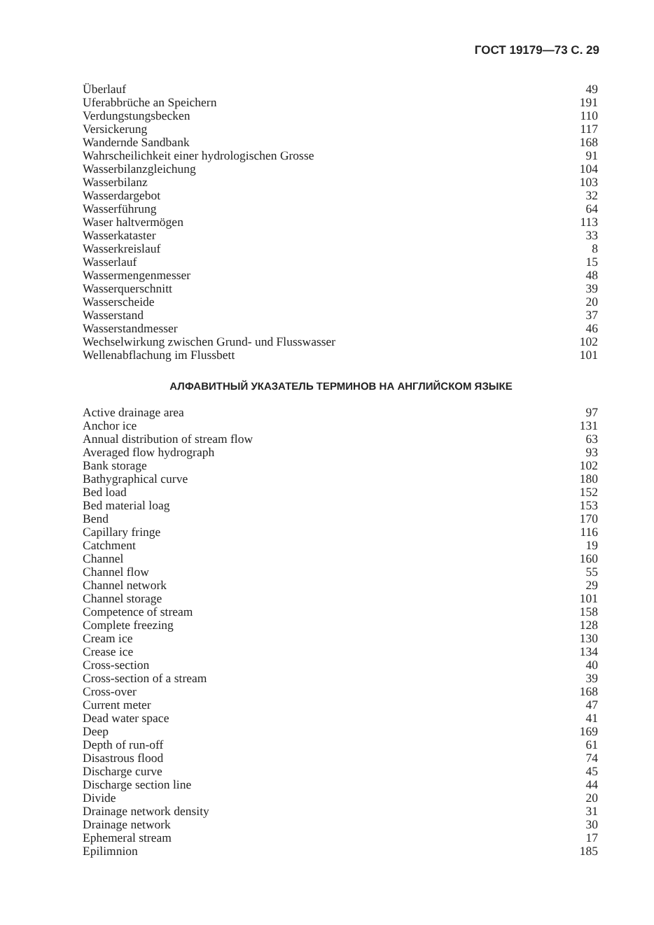ГОСТ 19179—73 С. 29
| Überlauf | 49 |
| Uferabbrüche an Speichern | 191 |
| Verdungstungsbecken | 110 |
| Versickerung | 117 |
| Wandernde Sandbank | 168 |
| Wahrscheilichkeit einer hydrologischen Grosse | 91 |
| Wasserbilanzgleichung | 104 |
| Wasserbilanz | 103 |
| Wasserdargebot | 32 |
| Wasserführung | 64 |
| Waser haltvermögen | 113 |
| Wasserkataster | 33 |
| Wasserkreislauf | 8 |
| Wasserlauf | 15 |
| Wassermengenmesser | 48 |
| Wasserquerschnitt | 39 |
| Wasserscheide | 20 |
| Wasserstand | 37 |
| Wasserstandmesser | 46 |
| Wechselwirkung zwischen Grund- und Flusswasser | 102 |
| Wellenabflachung im Flussbett | 101 |
АЛФАВИТНЫЙ УКАЗАТЕЛЬ ТЕРМИНОВ НА АНГЛИЙСКОМ ЯЗЫКЕ
| Active drainage area | 97 |
| Anchor ice | 131 |
| Annual distribution of stream flow | 63 |
| Averaged flow hydrograph | 93 |
| Bank storage | 102 |
| Bathygraphical curve | 180 |
| Bed load | 152 |
| Bed material loag | 153 |
| Bend | 170 |
| Capillary fringe | 116 |
| Catchment | 19 |
| Channel | 160 |
| Channel flow | 55 |
| Channel network | 29 |
| Channel storage | 101 |
| Competence of stream | 158 |
| Complete freezing | 128 |
| Cream ice | 130 |
| Crease ice | 134 |
| Cross-section | 40 |
| Cross-section of a stream | 39 |
| Cross-over | 168 |
| Current meter | 47 |
| Dead water space | 41 |
| Deep | 169 |
| Depth of run-off | 61 |
| Disastrous flood | 74 |
| Discharge curve | 45 |
| Discharge section line | 44 |
| Divide | 20 |
| Drainage network density | 31 |
| Drainage network | 30 |
| Ephemeral stream | 17 |
| Epilimnion | 185 |